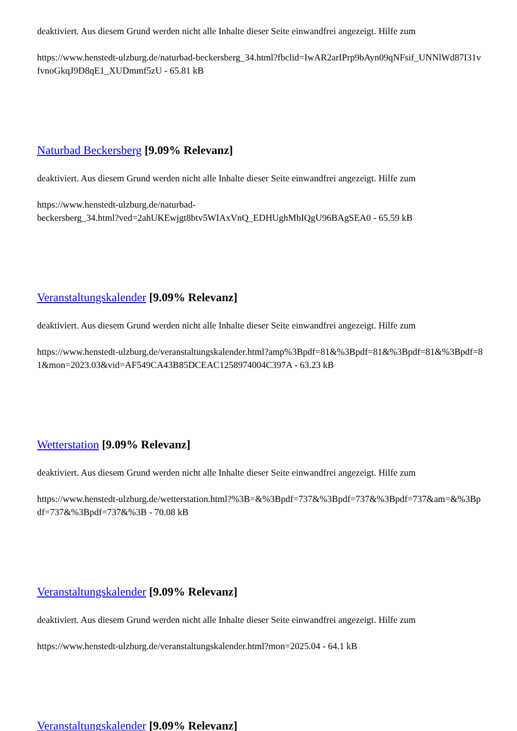deaktiviert. Aus diesem Grund werden nicht alle Inhalte dieser Seite einwandfrei angezeigt. Hilfe zum
https://www.henstedt-ulzburg.de/naturbad-beckersberg_34.html?fbclid=IwAR2arIPrp9bAyn09qNFsif_UNNlWd87I31vfvnoGkqJ9D8qE1_XUDmmf5zU - 65.81 kB
Naturbad Beckersberg [9.09% Relevanz]
deaktiviert. Aus diesem Grund werden nicht alle Inhalte dieser Seite einwandfrei angezeigt. Hilfe zum
https://www.henstedt-ulzburg.de/naturbad-
beckersberg_34.html?ved=2ahUKEwjgt8btv5WIAxVnQ_EDHUghMbIQgU96BAgSEA0 - 65.59 kB
Veranstaltungskalender [9.09% Relevanz]
deaktiviert. Aus diesem Grund werden nicht alle Inhalte dieser Seite einwandfrei angezeigt. Hilfe zum
https://www.henstedt-ulzburg.de/veranstaltungskalender.html?amp%3Bpdf=81&%3Bpdf=81&%3Bpdf=81&%3Bpdf=81&mon=2023.03&vid=AF549CA43B85DCEAC1258974004C397A - 63.23 kB
Wetterstation [9.09% Relevanz]
deaktiviert. Aus diesem Grund werden nicht alle Inhalte dieser Seite einwandfrei angezeigt. Hilfe zum
https://www.henstedt-ulzburg.de/wetterstation.html?%3B=&%3Bpdf=737&%3Bpdf=737&%3Bpdf=737&am=&%3Bpdf=737&%3Bpdf=737&%3B - 70.08 kB
Veranstaltungskalender [9.09% Relevanz]
deaktiviert. Aus diesem Grund werden nicht alle Inhalte dieser Seite einwandfrei angezeigt. Hilfe zum
https://www.henstedt-ulzburg.de/veranstaltungskalender.html?mon=2025.04 - 64.1 kB
Veranstaltungskalender [9.09% Relevanz]